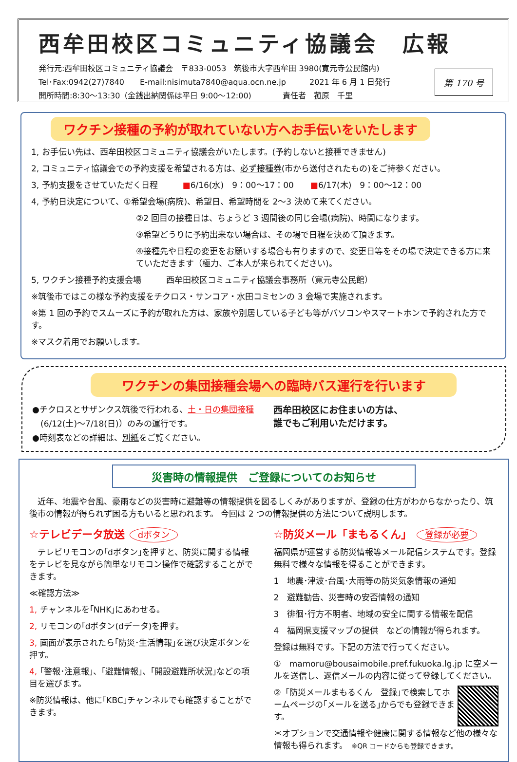西牟田校区コミュニティ協議会　広報
発行元:西牟田校区コミュニティ協議会　〒833-0053　筑後市大字西牟田 3980(寛元寺公民館内)
Tel･Fax:0942(27)7840　　E-mail:nisimuta7840@aqua.ocn.ne.jp　　　2021 年 6 月 1 日発行
開所時間:8:30～13:30（金銭出納関係は平日 9:00～12:00)　　　　責任者　菰原　千里
第 170 号
ワクチン接種の予約が取れていない方へお手伝いをいたします
1, お手伝い先は、西牟田校区コミュニティ協議会がいたします。(予約しないと接種できません)
2, コミュニティ協議会での予約支援を希望される方は、必ず接種券(市から送付されたもの)をご持参ください。
3, 予約支援をさせていただく日程　　　■6/16(水)　9：00～17：00　　■6/17(木)　9：00～12：00
4, 予約日決定について、①希望会場(病院)、希望日、希望時間を 2～3 決めて来てください。
②2 回目の接種日は、ちょうど 3 週間後の同じ会場(病院)、時間になります。
③希望どうりに予約出来ない場合は、その場で日程を決めて頂きます。
④接種先や日程の変更をお願いする場合も有りますので、変更日等をその場で決定できる方に来ていただきます（極力、ご本人が来られてください)。
5, ワクチン接種予約支援会場　　　西牟田校区コミュニティ協議会事務所（寛元寺公民館）
※筑後市ではこの様な予約支援をチクロス・サンコア・水田コミセンの 3 会場で実施されます。
※第 1 回の予約でスムーズに予約が取れた方は、家族や別居している子ども等がパソコンやスマートホンで予約された方です。
※マスク着用でお願いします。
ワクチンの集団接種会場への臨時バス運行を行います
●チクロスとサザンクス筑後で行われる、土・日の集団接種
　(6/12(土)～7/18(日)）のみの運行です。
●時刻表などの詳細は、別紙をご覧ください。
西牟田校区にお住まいの方は、
誰でもご利用いただけます。
災害時の情報提供　ご登録についてのお知らせ
　近年、地震や台風、豪雨などの災害時に避難等の情報提供を図るしくみがありますが、登録の仕方がわからなかったり、筑後市の情報が得られず困る方もいると思われます。 今回は 2 つの情報提供の方法について説明します。
☆テレビデータ放送 dボタン
　テレビリモコンの｢dボタン｣を押すと、防災に関する情報をテレビを見ながら簡単なリモコン操作で確認することができます。
≪確認方法≫
1, チャンネルを｢NHK｣にあわせる。
2, リモコンの｢dボタン(dデータ)を押す。
3, 画面が表示されたら｢防災･生活情報｣を選び決定ボタンを押す。
4, ｢警報･注意報｣、｢避難情報｣、｢開設避難所状況｣などの項目を選びます。
※防災情報は、他に｢KBC｣チャンネルでも確認することができます。
☆防災メール「まもるくん」 登録が必要
福岡県が運営する防災情報等メール配信システムです。登録無料で様々な情報を得ることができます。
1　地震･津波･台風･大雨等の防災気象情報の通知
2　避難勧告、災害時の安否情報の通知
3　徘徊･行方不明者、地域の安全に関する情報を配信
4　福岡県支援マップの提供　などの情報が得られます。
登録は無料です。下記の方法で行ってください。
①　mamoru@bousaimobile.pref.fukuoka.lg.jp に空メールを送信し、返信メールの内容に従って登録してください。
②「防災メールまもるくん　登録｣で検索してホームページの｢メールを送る｣からでも登録できます。
＊オプションで交通情報や健康に関する情報など他の様々な情報も得られます。　※QR コードからも登録できます。